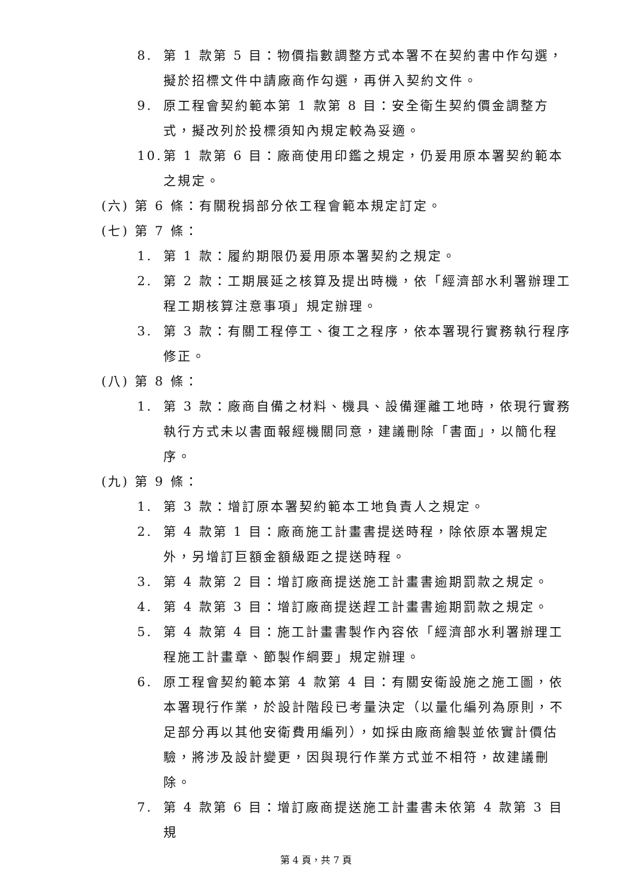8. 第 1 款第 5 目：物價指數調整方式本署不在契約書中作勾選，擬於招標文件中請廠商作勾選，再併入契約文件。
9. 原工程會契約範本第 1 款第 8 目：安全衛生契約價金調整方式，擬改列於投標須知內規定較為妥適。
10. 第 1 款第 6 目：廠商使用印鑑之規定，仍爰用原本署契約範本之規定。
(六) 第 6 條：有關稅捐部分依工程會範本規定訂定。
(七) 第 7 條：
1. 第 1 款：履約期限仍爰用原本署契約之規定。
2. 第 2 款：工期展延之核算及提出時機，依「經濟部水利署辦理工程工期核算注意事項」規定辦理。
3. 第 3 款：有關工程停工、復工之程序，依本署現行實務執行程序修正。
(八) 第 8 條：
1. 第 3 款：廠商自備之材料、機具、設備運離工地時，依現行實務執行方式未以書面報經機關同意，建議刪除「書面」，以簡化程序。
(九) 第 9 條：
1. 第 3 款：增訂原本署契約範本工地負責人之規定。
2. 第 4 款第 1 目：廠商施工計畫書提送時程，除依原本署規定外，另增訂巨額金額級距之提送時程。
3. 第 4 款第 2 目：增訂廠商提送施工計畫書逾期罰款之規定。
4. 第 4 款第 3 目：增訂廠商提送趕工計畫書逾期罰款之規定。
5. 第 4 款第 4 目：施工計畫書製作內容依「經濟部水利署辦理工程施工計畫章、節製作綱要」規定辦理。
6. 原工程會契約範本第 4 款第 4 目：有關安衛設施之施工圖，依本署現行作業，於設計階段已考量決定（以量化編列為原則，不足部分再以其他安衛費用編列），如採由廠商繪製並依實計價估驗，將涉及設計變更，因與現行作業方式並不相符，故建議刪除。
7. 第 4 款第 6 目：增訂廠商提送施工計畫書未依第 4 款第 3 目規
第 4 頁，共 7 頁